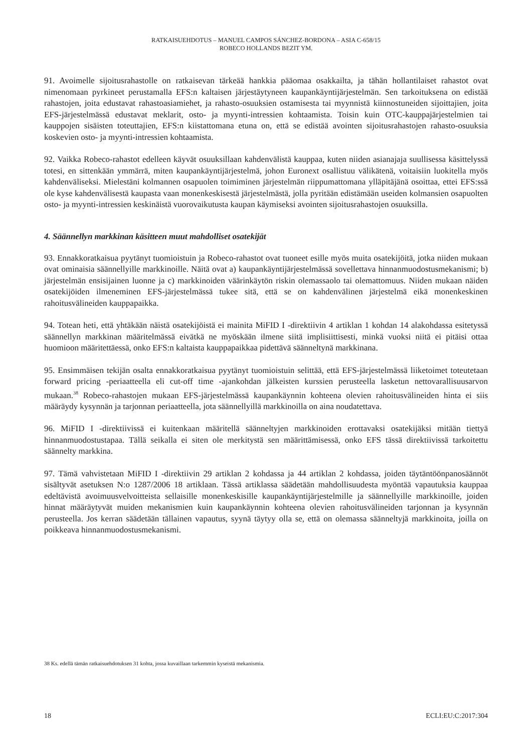RATKAISUEHDOTUS – MANUEL CAMPOS SÁNCHEZ-BORDONA – ASIA C-658/15
ROBECO HOLLANDS BEZIT YM.
91. Avoimelle sijoitusrahastolle on ratkaisevan tärkeää hankkia pääomaa osakkailta, ja tähän hollantilaiset rahastot ovat nimenomaan pyrkineet perustamalla EFS:n kaltaisen järjestäytyneen kaupankäyntijärjestelmän. Sen tarkoituksena on edistää rahastojen, joita edustavat rahastoasiamiehet, ja rahasto-osuuksien ostamisesta tai myynnistä kiinnostuneiden sijoittajien, joita EFS-järjestelmässä edustavat meklarit, osto- ja myynti-intressien kohtaamista. Toisin kuin OTC-kauppajärjestelmien tai kauppojen sisäisten toteuttajien, EFS:n kiistattomana etuna on, että se edistää avointen sijoitusrahastojen rahasto-osuuksia koskevien osto- ja myynti-intressien kohtaamista.
92. Vaikka Robeco-rahastot edelleen käyvät osuuksillaan kahdenvälistä kauppaa, kuten niiden asianajaja suullisessa käsittelyssä totesi, en sittenkään ymmärrä, miten kaupankäyntijärjestelmä, johon Euronext osallistuu välikätenä, voitaisiin luokitella myös kahdenväliseksi. Mielestäni kolmannen osapuolen toimiminen järjestelmän riippumattomana ylläpitäjänä osoittaa, ettei EFS:ssä ole kyse kahdenvälisestä kaupasta vaan monenkeskisestä järjestelmästä, jolla pyritään edistämään useiden kolmansien osapuolten osto- ja myynti-intressien keskinäistä vuorovaikutusta kaupan käymiseksi avointen sijoitusrahastojen osuuksilla.
4. Säännellyn markkinan käsitteen muut mahdolliset osatekijät
93. Ennakkoratkaisua pyytänyt tuomioistuin ja Robeco-rahastot ovat tuoneet esille myös muita osatekijöitä, jotka niiden mukaan ovat ominaisia säännellyille markkinoille. Näitä ovat a) kaupankäyntijärjestelmässä sovellettava hinnanmuodostusmekanismi; b) järjestelmän ensisijainen luonne ja c) markkinoiden väärinkäytön riskin olemassaolo tai olemattomuus. Niiden mukaan näiden osatekijöiden ilmeneminen EFS-järjestelmässä tukee sitä, että se on kahdenvälinen järjestelmä eikä monenkeskinen rahoitusvälineiden kauppapaikka.
94. Totean heti, että yhtäkään näistä osatekijöistä ei mainita MiFID I -direktiivin 4 artiklan 1 kohdan 14 alakohdassa esitetyssä säännellyn markkinan määritelmässä eivätkä ne myöskään ilmene siitä implisiittisesti, minkä vuoksi niitä ei pitäisi ottaa huomioon määritettäessä, onko EFS:n kaltaista kauppapaikkaa pidettävä säänneltynä markkinana.
95. Ensimmäisen tekijän osalta ennakkoratkaisua pyytänyt tuomioistuin selittää, että EFS-järjestelmässä liiketoimet toteutetaan forward pricing -periaatteella eli cut-off time -ajankohdan jälkeisten kurssien perusteella lasketun nettovarallisuusarvon mukaan.<sup>38</sup> Robeco-rahastojen mukaan EFS-järjestelmässä kaupankäynnin kohteena olevien rahoitusvälineiden hinta ei siis määräydy kysynnän ja tarjonnan periaatteella, jota säännellyillä markkinoilla on aina noudatettava.
96. MiFID I -direktiivissä ei kuitenkaan määritellä säänneltyjen markkinoiden erottavaksi osatekijäksi mitään tiettyä hinnanmuodostustapaa. Tällä seikalla ei siten ole merkitystä sen määrittämisessä, onko EFS tässä direktiivissä tarkoitettu säännelty markkina.
97. Tämä vahvistetaan MiFID I -direktiivin 29 artiklan 2 kohdassa ja 44 artiklan 2 kohdassa, joiden täytäntöönpanosäännöt sisältyvät asetuksen N:o 1287/2006 18 artiklaan. Tässä artiklassa säädetään mahdollisuudesta myöntää vapautuksia kauppaa edeltävistä avoimuusvelvoitteista sellaisille monenkeskisille kaupankäyntijärjestelmille ja säännellyille markkinoille, joiden hinnat määräytyvät muiden mekanismien kuin kaupankäynnin kohteena olevien rahoitusvälineiden tarjonnan ja kysynnän perusteella. Jos kerran säädetään tällainen vapautus, syynä täytyy olla se, että on olemassa säänneltyjä markkinoita, joilla on poikkeava hinnanmuodostusmekanismi.
38 Ks. edellä tämän ratkaisuehdotuksen 31 kohta, jossa kuvaillaan tarkemmin kyseistä mekanismia.
18 ECLI:EU:C:2017:304